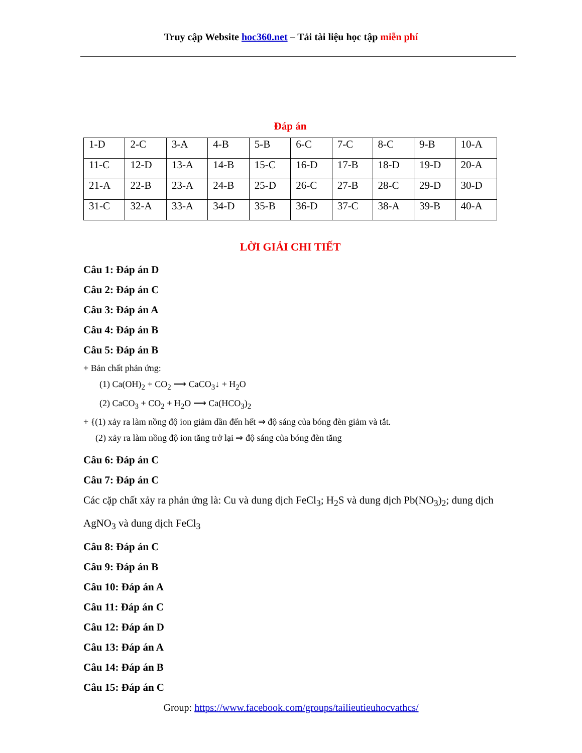Truy cập Website hoc360.net – Tải tài liệu học tập miễn phí
Đáp án
| 1-D | 2-C | 3-A | 4-B | 5-B | 6-C | 7-C | 8-C | 9-B | 10-A |
| 11-C | 12-D | 13-A | 14-B | 15-C | 16-D | 17-B | 18-D | 19-D | 20-A |
| 21-A | 22-B | 23-A | 24-B | 25-D | 26-C | 27-B | 28-C | 29-D | 30-D |
| 31-C | 32-A | 33-A | 34-D | 35-B | 36-D | 37-C | 38-A | 39-B | 40-A |
LỜI GIẢI CHI TIẾT
Câu 1: Đáp án D
Câu 2: Đáp án C
Câu 3: Đáp án A
Câu 4: Đáp án B
Câu 5: Đáp án B
+ Bản chất phản ứng:
(1) Ca(OH)<sub>2</sub> + CO<sub>2</sub> ⟶ CaCO<sub>3</sub>↓ + H<sub>2</sub>O
(2) CaCO<sub>3</sub> + CO<sub>2</sub> + H<sub>2</sub>O ⟶ Ca(HCO<sub>3</sub>)<sub>2</sub>
+ {(1) xảy ra làm nồng độ ion giảm dần đến hết ⇒ độ sáng của bóng đèn giảm và tắt.
(2) xảy ra làm nồng độ ion tăng trở lại ⇒ độ sáng của bóng đèn tăng
Câu 6: Đáp án C
Câu 7: Đáp án C
Các cặp chất xảy ra phản ứng là: Cu và dung dịch FeCl<sub>3</sub>; H<sub>2</sub>S và dung dịch Pb(NO<sub>3</sub>)<sub>2</sub>; dung dịch AgNO<sub>3</sub> và dung dịch FeCl<sub>3</sub>
Câu 8: Đáp án C
Câu 9: Đáp án B
Câu 10: Đáp án A
Câu 11: Đáp án C
Câu 12: Đáp án D
Câu 13: Đáp án A
Câu 14: Đáp án B
Câu 15: Đáp án C
Group: https://www.facebook.com/groups/tailieutieuhocvathcs/